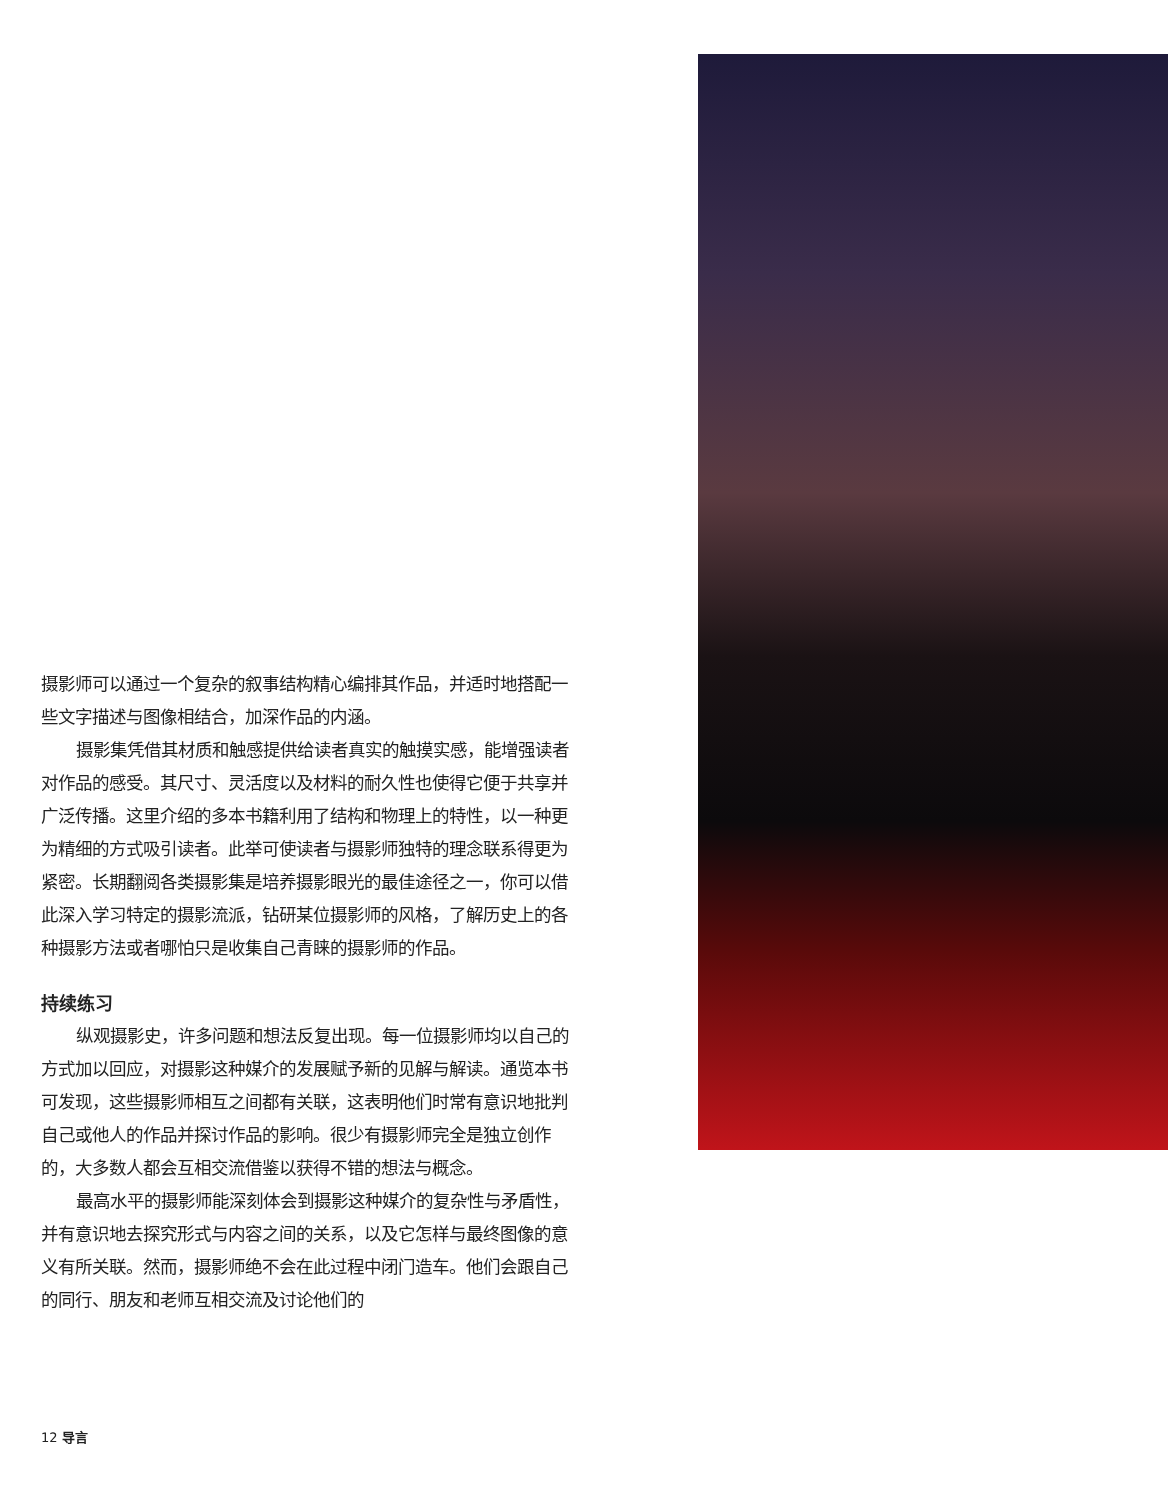摄影师可以通过一个复杂的叙事结构精心编排其作品，并适时地搭配一些文字描述与图像相结合，加深作品的内涵。
摄影集凭借其材质和触感提供给读者真实的触摸实感，能增强读者对作品的感受。其尺寸、灵活度以及材料的耐久性也使得它便于共享并广泛传播。这里介绍的多本书籍利用了结构和物理上的特性，以一种更为精细的方式吸引读者。此举可使读者与摄影师独特的理念联系得更为紧密。长期翻阅各类摄影集是培养摄影眼光的最佳途径之一，你可以借此深入学习特定的摄影流派，钻研某位摄影师的风格，了解历史上的各种摄影方法或者哪怕只是收集自己青睐的摄影师的作品。
持续练习
纵观摄影史，许多问题和想法反复出现。每一位摄影师均以自己的方式加以回应，对摄影这种媒介的发展赋予新的见解与解读。通览本书可发现，这些摄影师相互之间都有关联，这表明他们时常有意识地批判自己或他人的作品并探讨作品的影响。很少有摄影师完全是独立创作的，大多数人都会互相交流借鉴以获得不错的想法与概念。
最高水平的摄影师能深刻体会到摄影这种媒介的复杂性与矛盾性，并有意识地去探究形式与内容之间的关系，以及它怎样与最终图像的意义有所关联。然而，摄影师绝不会在此过程中闭门造车。他们会跟自己的同行、朋友和老师互相交流及讨论他们的
12 导言